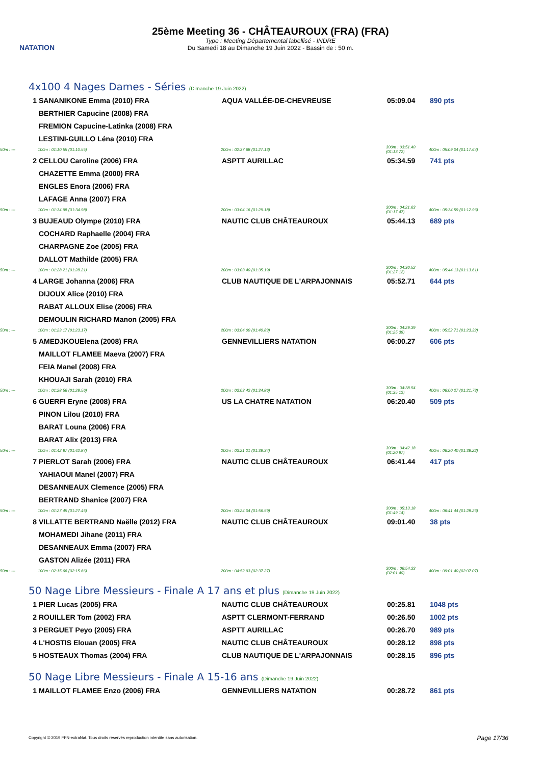NATATION
25ème Meeting 36 - CHÂTEAUROUX (FRA) (FRA)
Type : Meeting Départemental labellisé - INDRE
Du Samedi 18 au Dimanche 19 Juin 2022 - Bassin de : 50 m.
4x100 4 Nages Dames - Séries (Dimanche 19 Juin 2022)
| 1 | SANANIKONE Emma (2010) FRA | AQUA VALLÉE-DE-CHEVREUSE | 05:09.04 | 890 pts |
| | BERTHIER Capucine (2008) FRA | | | |
| | FREMION Capucine-Latinka (2008) FRA | | | |
| | LESTINI-GUILLO Léna (2010) FRA | | | |
| 50m : --- | 100m : 01:10.55 (01:10.55) | 200m : 02:37.68 (01:27.13) | 300m : 03:51.40 (01:13.72) | 400m : 05:09.04 (01:17.64) |
| 2 | CELLOU Caroline (2006) FRA | ASPTT AURILLAC | 05:34.59 | 741 pts |
| | CHAZETTE Emma (2000) FRA | | | |
| | ENGLES Enora (2006) FRA | | | |
| | LAFAGE Anna (2007) FRA | | | |
| 50m : --- | 100m : 01:34.98 (01:34.98) | 200m : 03:04.16 (01:29.18) | 300m : 04:21.63 (01:17.47) | 400m : 05:34.59 (01:12.96) |
| 3 | BUJEAUD Olympe (2010) FRA | NAUTIC CLUB CHÂTEAUROUX | 05:44.13 | 689 pts |
| | COCHARD Raphaelle (2004) FRA | | | |
| | CHARPAGNE Zoe (2005) FRA | | | |
| | DALLOT Mathilde (2005) FRA | | | |
| 50m : --- | 100m : 01:28.21 (01:28.21) | 200m : 03:03.40 (01:35.19) | 300m : 04:30.52 (01:27.12) | 400m : 05:44.13 (01:13.61) |
| 4 | LARGE Johanna (2006) FRA | CLUB NAUTIQUE DE L'ARPAJONNAIS | 05:52.71 | 644 pts |
| | DIJOUX Alice (2010) FRA | | | |
| | RABAT ALLOUX Elise (2006) FRA | | | |
| | DEMOULIN RICHARD Manon (2005) FRA | | | |
| 50m : --- | 100m : 01:23.17 (01:23.17) | 200m : 03:04.00 (01:40.83) | 300m : 04:29.39 (01:25.39) | 400m : 05:52.71 (01:23.32) |
| 5 | AMEDJKOUElena (2008) FRA | GENNEVILLIERS NATATION | 06:00.27 | 606 pts |
| | MAILLOT FLAMEE Maeva (2007) FRA | | | |
| | FEIA Manel (2008) FRA | | | |
| | KHOUAJI Sarah (2010) FRA | | | |
| 50m : --- | 100m : 01:28.56 (01:28.56) | 200m : 03:03.42 (01:34.86) | 300m : 04:38.54 (01:35.12) | 400m : 06:00.27 (01:21.73) |
| 6 | GUERFI Eryne (2008) FRA | US LA CHATRE NATATION | 06:20.40 | 509 pts |
| | PINON Lilou (2010) FRA | | | |
| | BARAT Louna (2006) FRA | | | |
| | BARAT Alix (2013) FRA | | | |
| 50m : --- | 100m : 01:42.87 (01:42.87) | 200m : 03:21.21 (01:38.34) | 300m : 04:42.18 (01:20.97) | 400m : 06:20.40 (01:38.22) |
| 7 | PIERLOT Sarah (2006) FRA | NAUTIC CLUB CHÂTEAUROUX | 06:41.44 | 417 pts |
| | YAHIAOUI Manel (2007) FRA | | | |
| | DESANNEAUX Clemence (2005) FRA | | | |
| | BERTRAND Shanice (2007) FRA | | | |
| 50m : --- | 100m : 01:27.45 (01:27.45) | 200m : 03:24.04 (01:56.59) | 300m : 05:13.18 (01:49.14) | 400m : 06:41.44 (01:28.26) |
| 8 | VILLATTE BERTRAND Naëlle (2012) FRA | NAUTIC CLUB CHÂTEAUROUX | 09:01.40 | 38 pts |
| | MOHAMEDI Jihane (2011) FRA | | | |
| | DESANNEAUX Emma (2007) FRA | | | |
| | GASTON Alizée (2011) FRA | | | |
| 50m : --- | 100m : 02:15.66 (02:15.66) | 200m : 04:52.93 (02:37.27) | 300m : 06:54.33 (02:01.40) | 400m : 09:01.40 (02:07.07) |
50 Nage Libre Messieurs - Finale A 17 ans et plus (Dimanche 19 Juin 2022)
| 1 | PIER Lucas (2005) FRA | NAUTIC CLUB CHÂTEAUROUX | 00:25.81 | 1048 pts |
| 2 | ROUILLER Tom (2002) FRA | ASPTT CLERMONT-FERRAND | 00:26.50 | 1002 pts |
| 3 | PERGUET Peyo (2005) FRA | ASPTT AURILLAC | 00:26.70 | 989 pts |
| 4 | L'HOSTIS Elouan (2005) FRA | NAUTIC CLUB CHÂTEAUROUX | 00:28.12 | 898 pts |
| 5 | HOSTEAUX Thomas (2004) FRA | CLUB NAUTIQUE DE L'ARPAJONNAIS | 00:28.15 | 896 pts |
50 Nage Libre Messieurs - Finale A 15-16 ans (Dimanche 19 Juin 2022)
| 1 | MAILLOT FLAMEE Enzo (2006) FRA | GENNEVILLIERS NATATION | 00:28.72 | 861 pts |
Copyright © 2019 FFN-extraNat. Tous droits réservés reproduction interdite sans autorisation.
Page 17/36